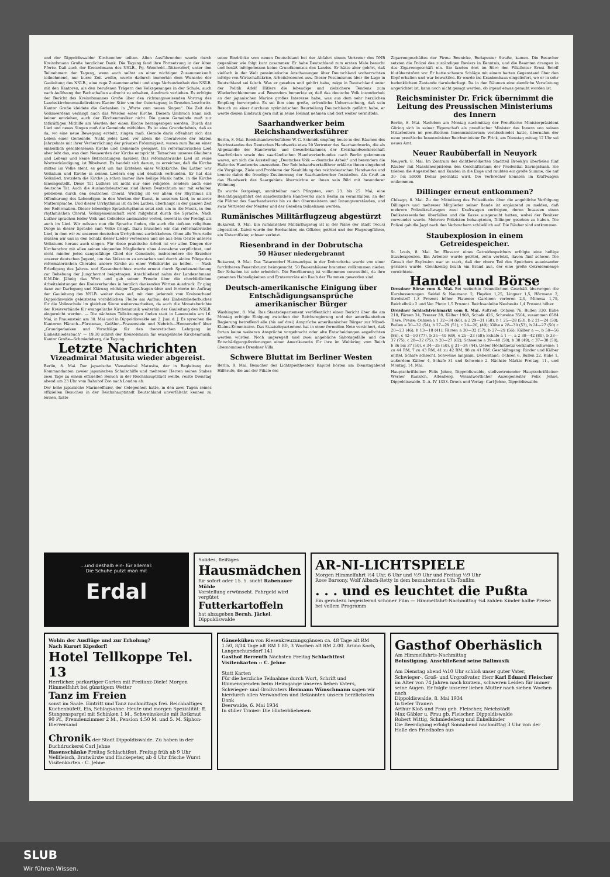und der Dippoldiswalder Kirchenchor teilten. Allen Ausführenden wurde durch Kreisobmann Große herzlicher Dank. Die Tagung fand ihre Fortsetzung in der Alten Pforte. Daß auch der Kreisobmann des NSLB., Pg. Weinhold—Dittersdorf, unter den Teilnehmern der Tagung, wenn auch selbst an einer wichtigen Zusammenkunft teilnehmend, nur kurze Zeit weilte, wurde dadurch immerhin dem Wunsche der Gauleitung des NSLB., eine rege Zusammenarbeit und enge Verbundenheit des NSLB. mit den Kantoren, als den berufenen Trägern des Volksgesanges in der Schule, auch nach Auflösung der Fachschaften aufrecht zu erhalten, Ausdruck verliehen. Es erfolgte der Bericht des Kreisobmannes Große über den richtungsweisenden Vortrag des Landeskirchenmusikdirektors Kantor Stier von der Ostertagung in Dresden-Loschwitz. Kantor Große kleidete die Gedanken in „Worte zum neuen Singen". Die Zeit des Volkswerdens verlangt auch das Werden einer Kirche. Diesem Umbruch kann sich keiner entziehen, auch der Kirchenmusiker nicht. Die ganze Gemeinde muß zur tatkräftigen Mithilfe am Werden der einen Kirche herangezogen werden. Durch das Lied und neues Singen muß die Gemeinde mitbilden. Es ist eine Grunderlebnis, daß es da, wo eine neue Bewegung ersteht, singen muß. Gerade darin offenbart sich das Leben einer Gemeinde. Nicht jedes Lied, vor allem die Choralverse der letzten Jahrzehnte mit ihrer Verherrlichung der privaten Frömmigkeit, waren zum Bauen einer einheitlich geschlossenen Kirche und Gemeinde geeignet. Im reformatorischen Lied aber lebt das, was dem Neuwerden der Kirche entspricht: Tatsachen unseres Glaubens und Lebens und keine Betrachtungen darüber. Das reformatorische Lied ist reine Wortverkündigung, ist Bibelwort. Es handelt sich darum, zu erreichen, daß die Kirche mitten im Volke steht, es geht um das Erstehen einer Volkskirche. Bei Luther war Volkstum und Kirche in seinen Liedern eng und deutlich verbunden. Er hat das Volkslied, trotzdem die Kirche ja schon immer ihre heilige Musik hatte, in die Kirche hineingestellt. Diese Tat Luthers ist nicht nur eine religiöse, sondern auch eine deutsche Tat. Auch die Auslandsdeutschen sind ihrem Deutschtum nur mit erhalten geblieben durch den deutschen Choral. Wichtig ist vor allem der Rhythmus als Offenbarung des Lebendigen in den Werken der Kunst, in unserem Lied, in unserer Muttersprache. Und dieser Urrhythmus ist da bei Luther, überhaupt in der ganzen Zeit der Reformation. Dieser lebendige Sprachrhythmus setzt sich um in die Musik, in den rhythmischen Choral. Volksgemeinschaft wird mitgebaut durch die Sprache. Nach Luther sprachen leider Volk und Gebildete aneinander vorbei, sowohl in der Predigt als auch im Lied. Wir müssen nun die Sprache finden, die auch die tiefsten religiösen Dinge in dieser Sprache zum Volke bringt. Dazu brauchen wir das reformatorische Lied, in dem wir zu unserem deutschen Urrhythmus zurückkehren. Ohne alle Vorurteile müssen wir uns in den Schatz dieser Lieder versenken und sie aus dem Geiste unseres Volkstums heraus auch singen. Für diese praktische Arbeit ist vor allen Dingen der Kirchenchor mit allen seinen singenden Mitgliedern ohne Ausnahme verpflichtet, und nicht minder jedes sangesfähige Glied der Gemeinde, insbesondere die Erzieher unserer deutschen Jugend, um das Volkstum zu erstarken und durch aktive Pflege des reformatorischen Chorales unsere Kirche zu einer Volkskirche zu helfen. — Nach Erledigung des Jahres- und Kassenberichtes wurde erneut durch Spendenzeichnung zur Behebung der Jungchornot beigetragen. Anschließend nahm der Landesobmann K.M.Dir. Jähnig das Wort und gab seiner Freude über die chorbildlichen Arbeitsleistungen des Kreisverbandes in herzlich dankenden Worten Ausdruck. Er ging dann zur Darlegung und Klärung wichtiger Tagesfragen über und forderte im Auftrag der Gauleitung des NSLB. weiter dazu auf, mit dem jederzeit vom Kreisverband Dippoldiswalde geleisteten vorbildlichen Fleiße am Aufbau des Einheitsliederbuches für die Volksschule im gleichen Sinne weiterzuarbeiten, da auch die Monatsberichte der Kreisverbände für evangelische Kirchenmusik weiterhin der Gauleitung des NSLB. eingereicht werden. — Die nächsten Teilsitzungen finden statt in Lauenstein am 16. Mai, in Frauenstein am 30. Mai und in Dippoldiswalde am 2. Juni d. J. Es sprechen die Kantoren Hänsch—Fürstenau, Geißler—Frauenstein und Nebrich—Hennersdorf über „Grundgedanken und Vorschläge für den theoretischen Lehrgang im Einheitsliederbuch" — 19.30 schloß der Kreisobmann für evangelische Kirchenmusik, Kantor Große—Schmiedeberg, die Tagung.
Letzte Nachrichten
Vizeadmiral Matusita wieder abgereist.
Berlin, 8. Mai. Der japanische Vizeadmiral Matusita, der in Begleitung der Kommandanten zweier japanischen Schulschiffe und mehrerer Herren seines Stabes zwei Tage zu einem offiziellen Besuch in der Reichshauptstadt weilte, reiste Dienstag abend um 23 Uhr vom Bahnhof Zoo nach London ab.
Der hohe japanische Marineoffizier, der Gelegenheit hatte, in den zwei Tagen seines offiziellen Besuches in der Reichshauptstadt Deutschland unverfälscht kennen zu lernen, faßte
seine Eindrücke vom neuen Deutschland bei der Abfahrt einem Vertreter des DNB gegenüber wie folgt kurz zusammen: Er habe Deutschland zum ersten Male besucht und besäß infolgedessen keine Grundkenntnis des Landes. Er hätte aber gehört, daß vielfach in der Welt pessimistische Anschauungen über Deutschland vorherrschten infolge von Wirtschaftskrise, Arbeitslosennot usw. Dieser Pessimismus über die Lage in Deutschland sei falsch. Was er gesehen und gehört habe, zeige in Deutschland unter der Politik Adolf Hitlers die lebendige und zielsichere Tendenz zum Wiederhochkommen auf. Besonders bemerkte er, daß das deutsche Volk insonderheit an der japanischen Marine großes Interesse habe, was aus dem sehr herzlichen Empfang hervorgehe. Es sei ihm eine große, erfreuliche Ueberraschung, daß sein Besuch zu einer durchaus optimistischen Beurteilung Deutschlands geführt habe, er werde diesen Eindruck gern mit in seine Heimat nehmen und dort weiter vermitteln.
Saarhandwerker beim Reichshandwerksführer
Berlin, 8. Mai. Reichshandwerksführer W. G. Schmidt empfing heute in den Räumen des Reichsstandes des Deutschen Handwerks etwa 20 Vertreter des Saarhandwerks, die als Abgesandte der Handwerks- und Gewerbekammer, der Kreishandwerkerschaft Saarbrücken sowie des saarländischen Handwerkerbundes nach Berlin gekommen waren, um sich die Ausstellung „Deutsches Volk — deutsche Arbeit" und besonders die Halle des Handwerks anzusehen. Der Reichshandwerksführer erklärte ihnen eingehend die Vorgänge, Ziele und Probleme der Neubildung des reichsdeutschen Handwerks und konnte dabei die freudige Zustimmung der Saarhandwerker feststellen. Als Gruß an das Handwerk des Saargebiets überreichte er ihnen sein Bild mit besonderer Widmung.
Es wurde festgelegt, unmittelbar nach Pfingsten, vom 23. bis 25. Mai, eine Besichtigungsfahrt des saardeutschen Handwerks nach Berlin zu veranstalten, an der die Führer des Saarhandwerks bis zu den Obermeistern und Innungsvorständen, und zwar Vertreter der Meister und der Gesellen teilnehmen werden.
Rumänisches Militärflugzeug abgestürzt
Bukarest, 9. Mai. Ein rumänisches Militärflugzeug ist in der Nähe der Stadt Tecuci abgestürzt. Dabei wurde der Beobachter, ein Offizier, getötet und der Flugzeugführer, ein Unteroffizier, schwer verletzt.
Riesenbrand in der Dobrutscha
50 Häuser niedergebrannt
Bukarest, 9. Mai. Das Tatarendorf Hatmandgea in der Dobrudscha wurde von einer furchtbaren Feuersbrunst heimgesucht. 50 Bauernhäuser brannten vollkommen nieder. Der Schaden ist sehr erheblich. Die Bevölkerung ist vollkommen verzweifelt, da ihre gesamten Habseligkeiten und Erntevorräte ein Raub der Flammen geworden sind.
Deutsch-amerikanische Einigung über Entschädigungsansprüche amerikanischer Bürger
Washington, 8. Mai. Das Staatsdepartement veröffentlicht einen Bericht über die am Montag erfolgte Einigung zwischen der Reichsregierung und der amerikanischen Regierung betreffend alle (bis auf drei) Ansprüche amerikanischer Bürger zur Mixed-Klaims-Kommission. Das Staatsdepartement hat in einer formellen Note versichert, daß fortan keine weiteren Ansprüche vorgebracht oder alte Entscheidungen angefochten werden würden. Noch ungeregelt sind zwei angebliche Sabotagefälle und die Entschädigungsforderungen einer Amerikanerin für ihre im Weltkrieg vom Reich übernommene Dresdner Villa.
Schwere Bluttat im Berliner Westen
Berlin, 9. Mai. Besucher des Lichtspieltheaters Kapitol hörten am Dienstagabend Hilferufe, die aus der Filiale des
Zigarrengeschäftes der Firma Boenicke, Budapester Straße, kamen. Die Besucher setzten die Polizei des zuständigen Reviers in Kenntnis, und die Beamten drangen in das Zigarrengeschäft ein. Sie fanden dort im Büro den Filialleiter Ernst Roloff blutüberströmt vor. Er hatte schwere Schläge mit einem harten Gegenstand über den Kopf erhalten und war bewußtlos. Er wurde ins Krankenhaus eingeliefert, wo er in sehr bedenklichem Zustande darniederliegt. Da in den Räumen eine ziemliche Verwüstung angerichtet ist, kann noch nicht gesagt werden, ob irgend etwas geraubt worden ist.
Reichsminister Dr. Frick übernimmt die Leitung des Preussischen Ministeriums des Innern
Berlin, 8. Mai. Nachdem am Montag nachmittag der Preußische Ministerpräsident Göring sich in seiner Eigenschaft als preußischer Minister des Innern von seinen Mitarbeitern im preußischen Innenministerium verabschiedet hatte, übernahm der neue preußische Innenminister Reichsminister Dr. Frick, am Dienstag mittag 12 Uhr sei neues Amt.
Neuer Raubüberfall in Neuyork
Neuyork, 8. Mai. Im Zentrum des dichtbevölkerten Stadtteil Brooklyn überfielen fünf Räuber mit Maschinenpistolen den Geschäftsraum der Prudential Savingsbank. Sie trieben die Angestellten und Kunden in die Enge und raubten ein große Summe, die auf 30- bis 50000 Dollar geschätzt wird. Die Verbrecher konnten im Kraftwagen entkommen.
Dillinger erneut entkommen?
Chikago, 8. Mai. Zu der Mitteilung des Polizeifunks über die angebliche Verfolgung Dillingers und mehrerer Mitglieder seiner Bande ist ergänzend zu melden, daß mehrere Polizeikraftwagen zwei Kraftwagen verfolgten, deren Insassen einen Delikatessenladen überfallen und die Kasse ausgeraubt hatten, wobei der Besitzer verwundet wurde. Mehrere Polizisten behaupteten, Dillinger gesehen zu haben. Die Polizei gab die Jagd nach den Verbrechern schließlich auf. Die Räuber sind entkommen.
Staubexplosion in einem Getreidespeicher.
St. Louis, 8. Mai. Im Elevator eines Getreidespeichers erfolgte eine heftige Staubexplosion. Ein Arbeiter wurde getötet, zehn verletzt, davon fünf schwer. Die Gewalt der Explosion war so stark, daß der obere Teil des Speichers auseinander gerissen wurde. Gleichzeitig brach ein Brand aus, der eine große Getreidemenge vernichtete.
Handel und Börse
Dresdner Börse vom 8. Mai. Bei weiterhin freundlichem Geschäft überwogen die Kursbesserungen. Seidel & Naumann 2, Heyden 1,25, Lingner 1,5, Hörmann 2, Strohstoff 1,3 Prozent höher. Plauener Gardinen verloren 2,5, Mimosa 1,75, Reichelbräu 2 und Ver. Photo 1,5 Prozent. Reichsanleihe Neubesitz 1,4 Prozent höher.
Dresdner Schlachtviehmarkt vom 8. Mai. Auftrieb: Ochsen 76, Bullen 330, Kühe 218, Färsen 34, Fresser 28, Kälber 1968, Schafe 426, Schweine 3504, zusammen 6584 Tiere. Preise: Ochsen a 1 32—34 (60), a 2 29—31 (58), b 1 25—28 (53), b 2 21—24 (50); Bullen a 30—32 (54), b 27—29 (51), c 24—26, (49); Kühe a 28—30 (53), b 24—27 (50) c 20—23 (46), b 13—18 (41); Färsen a 30—32 (57), b 27—29 (56); Kälber a —, b 50—56 (86), c 42—50 (77), b 35—40 (69), e 25—33 (58); Schafe a 1 —, a 2 38—42 (80), b 33—37 (75), c 28—32 (75), b 20—27 (62); Schweine a 39—40 (50), b 38 (49), c 37—38 (50), b 36 bis 37 (50), e 34—35 (50), g 31—34 (44). Ueber Höchstnotiz verkaufte Schweine: 1 zu 44 RM, 7 zu 43 RM, 41 zu 42 RM, 98 zu 41 RM. Geschäftsgang: Rinder und Kälber mittel, Schafe schlecht, Schweine langsam, Ueberstand: Ochsen 6, Bullen 22, Kühe 1, außerdem Kälber 4, Schafe 31 und Schweine 2. Nächste Märkte Freitag, 11., und Montag, 14. Mai.
Hauptschriftleiter: Felix Jehne, Dippoldiswalde, stellvertretender Hauptschriftleiter: Werner Kunzsch, Altenberg. Verantwortlicher Anzeigenleiter Felix Jehne, Dippoldiswalde. D.-A. IV 1333. Druck und Verlag: Carl Jehne, Dippoldiswalde.
…und deshalb ein- für allemal:
Die Schuhe putzt man mit
Erdal
Solides, fleißiges
Hausmädchen
für sofort oder 15. 5. sucht Rabenauer Mühle
Vorstellung erwünscht. Fahrgeld wird vergütet
Futterkartoffeln
hat abzugeben Bernh. Jäckel, Dippoldiswalde
AR-NI-LICHTSPIELE
Morgen Himmelfahrt ½4 Uhr, 6 Uhr und ½9 Uhr und Freitag ½9 Uhr
Rose Barsony, Wolf Albach-Retty in dem bezaubernden Ufa-Tonfilm
. . . und es leuchtet die Pußta
Ein geradezu begeisternd schöner Film — Himmelfahrt-Nachmittag ¼4 zahlen Kinder halbe Preise bei vollem Programm
Wohin der Ausflüge und zur Erholung?
Nach Kurort Kipsdorf!
Hotel Tellkoppe Tel. 13
Herrlicher, parkartiger Garten mit Freitanz-Diele! Morgen Himmelfahrt bei günstigem Wetter
Tanz im Freien
sonst im Saale. Eintritt und Tanz nachmittags frei. Reichhaltiges Kuchenbüfett, Eis, Schlagsahne. Heute und morgen Spezialität: ff. Stangenspargel mit Schinken 1 M., Schweinskeule mit Rotkraut 90 Pf., Fremdenzimmer 2 M., Pension 4.50 M. und 5. M. Siphon-Bierversand
Chronik der Stadt Dippoldiswalde. Zu haben in der Buchdruckerei Carl Jehne
Hasenschänke Freitag Schlachtfest. Freitag früh ab 9 Uhr Wellfleisch, Bratwürste und Hackepeter, ab 4 Uhr frische Wurst
Visitenkarten : C. Jehne
Gänseküken von Riesenkreuzungsgänsen ca. 48 Tage alt RM 1.50, 8/14 Tage alt RM 1.80, 3 Wochen alt RM 2.00. Bruno Koch, Langenchursdorf 141
Gasthof Berreuth Nächsten Freitag Schlachtfest
Visitenkarten :: C. Jehne
Statt Karten
Für die herzliche Teilnahme durch Wort, Schrift und Blumenspenden beim Heimgange unseres lieben Vaters, Schwieger- und Großvaters Hermann Wünschmann sagen wir hierdurch allen Verwandten und Bekannten unsern herzlichsten Dank
Beerwalde, 6. Mai 1934
In stiller Trauer: Die Hinterbliebenen
Gasthof Oberhäslich
Am Himmelfahrts-Nachmittag
Belustigung. Anschließend seine Ballmusik
Am Dienstag abend ¼10 Uhr schloß unser guter Vater, Schwieger-, Groß- und Urgroßvater, Herr Karl Eduard Fleischer im Alter von 74 Jahren nach kurzem, schweren Leiden für immer seine Augen. Er folgte unserer lieben Mutter nach sieben Wochen nach
Dippoldiswalde, 8. Mai 1934
In tiefer Trauer:
Arthur Kloß und Frau geb. Fleischer, Neichstädt
Max Gäbler u. Frau gb. Fleischer, Dippoldiswalde
Robert Wittig, Schmiedeberg und Enkelkinder
Die Beerdigung erfolgt Sonnabend nachmittag 3 Uhr von der Halle des Friedhofes aus
SLUB
Wir führen Wissen.